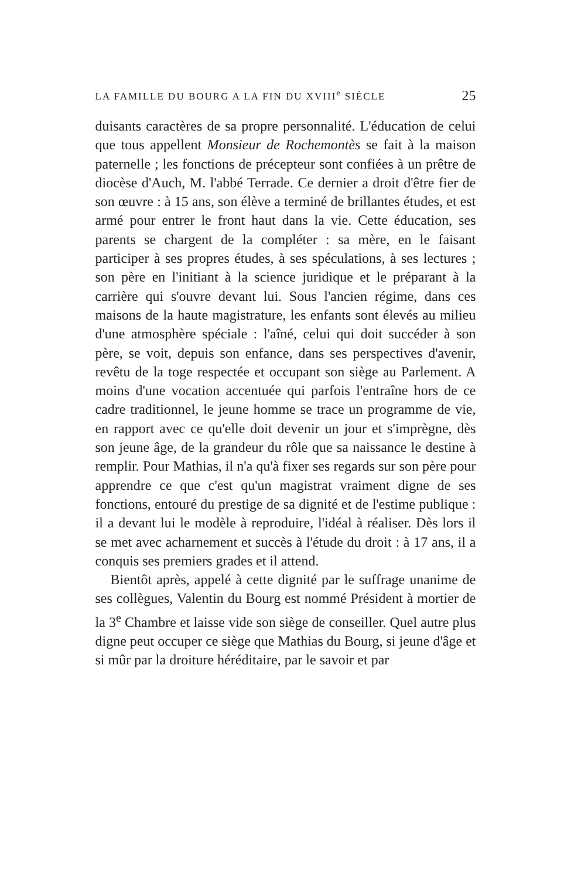LA FAMILLE DU BOURG A LA FIN DU XVIII<sup>e</sup> SIÈCLE 25
duisants caractères de sa propre personnalité. L'éducation de celui que tous appellent Monsieur de Rochemontès se fait à la maison paternelle ; les fonctions de précepteur sont confiées à un prêtre de diocèse d'Auch, M. l'abbé Terrade. Ce dernier a droit d'être fier de son œuvre : à 15 ans, son élève a terminé de brillantes études, et est armé pour entrer le front haut dans la vie. Cette éducation, ses parents se chargent de la compléter : sa mère, en le faisant participer à ses propres études, à ses spéculations, à ses lectures ; son père en l'initiant à la science juridique et le préparant à la carrière qui s'ouvre devant lui. Sous l'ancien régime, dans ces maisons de la haute magistrature, les enfants sont élevés au milieu d'une atmosphère spéciale : l'aîné, celui qui doit succéder à son père, se voit, depuis son enfance, dans ses perspectives d'avenir, revêtu de la toge respectée et occupant son siège au Parlement. A moins d'une vocation accentuée qui parfois l'entraîne hors de ce cadre traditionnel, le jeune homme se trace un programme de vie, en rapport avec ce qu'elle doit devenir un jour et s'imprègne, dès son jeune âge, de la grandeur du rôle que sa naissance le destine à remplir. Pour Mathias, il n'a qu'à fixer ses regards sur son père pour apprendre ce que c'est qu'un magistrat vraiment digne de ses fonctions, entouré du prestige de sa dignité et de l'estime publique : il a devant lui le modèle à reproduire, l'idéal à réaliser. Dès lors il se met avec acharnement et succès à l'étude du droit : à 17 ans, il a conquis ses premiers grades et il attend.
Bientôt après, appelé à cette dignité par le suffrage unanime de ses collègues, Valentin du Bourg est nommé Président à mortier de la 3<sup>e</sup> Chambre et laisse vide son siège de conseiller. Quel autre plus digne peut occuper ce siège que Mathias du Bourg, si jeune d'âge et si mûr par la droiture héréditaire, par le savoir et par